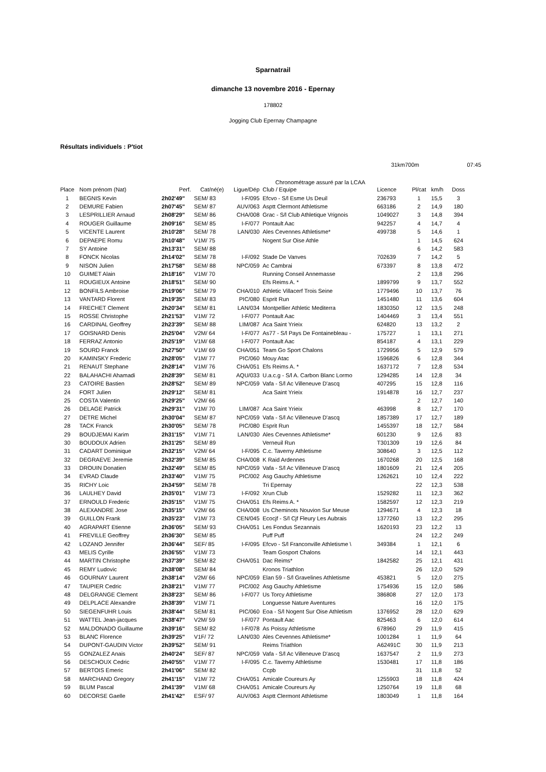Sparnatrail
dimanche 13 novembre 2016 - Epernay
178802
Jogging Club Epernay Champagne
Résultats individuels : P'tiot
31km700m 07:45
Chronométrage assuré par la LCAA
| Place | Nom prénom (Nat) | Perf. | Cat/né(e) | Ligue/Dép | Club / Equipe | Licence | Pl/cat | km/h | Doss |
| --- | --- | --- | --- | --- | --- | --- | --- | --- | --- |
| 1 | BEGNIS Kevin | 2h02'49" | SEM/ 83 | I-F/095 | Efcvo - S/l Esme Us Deuil | 236793 | 1 | 15,5 | 3 |
| 2 | DEMURE Fabien | 2h07'45" | SEM/ 87 | AUV/063 | Asptt Clermont Athletisme | 663186 | 2 | 14,9 | 180 |
| 3 | LESPRILLIER Arnaud | 2h08'29" | SEM/ 86 | CHA/008 | Grac - S/l Club Athletique Vrignois | 1049027 | 3 | 14,8 | 394 |
| 4 | ROUGER Guillaume | 2h09'16" | SEM/ 85 | I-F/077 | Pontault Aac | 942257 | 4 | 14,7 | 4 |
| 5 | VICENTE Laurent | 2h10'28" | SEM/ 78 | LAN/030 | Ales Cevennes Athletisme* | 499738 | 5 | 14,6 | 1 |
| 6 | DEPAEPE Romu | 2h10'48" | V1M/ 75 | | Nogent Sur Oise Athle | | 1 | 14,5 | 624 |
| 7 | SY Antoine | 2h13'31" | SEM/ 88 | | | | 6 | 14,2 | 583 |
| 8 | FONCK Nicolas | 2h14'02" | SEM/ 78 | I-F/092 | Stade De Vanves | 702639 | 7 | 14,2 | 5 |
| 9 | NISON Julien | 2h17'58" | SEM/ 88 | NPC/059 | Ac Cambrai | 673397 | 8 | 13,8 | 472 |
| 10 | GUIMET Alain | 2h18'16" | V1M/ 70 | | Running Conseil Annemasse | | 2 | 13,8 | 296 |
| 11 | ROUGIEUX Antoine | 2h18'51" | SEM/ 90 | | Efs Reims A. * | 1899799 | 9 | 13,7 | 552 |
| 12 | BONFILS Ambroise | 2h19'06" | SEM/ 79 | CHA/010 | Athletic Villacerf Trois Seine | 1779496 | 10 | 13,7 | 76 |
| 13 | VANTARD Florent | 2h19'35" | SEM/ 83 | PIC/080 | Esprit Run | 1451480 | 11 | 13,6 | 604 |
| 14 | FRECHET Clement | 2h20'34" | SEM/ 81 | LAN/034 | Montpellier Athletic Mediterra | 1830350 | 12 | 13,5 | 248 |
| 15 | ROSSE Christophe | 2h21'53" | V1M/ 72 | I-F/077 | Pontault Aac | 1404469 | 3 | 13,4 | 551 |
| 16 | CARDINAL Geoffrey | 2h23'39" | SEM/ 88 | LIM/087 | Aca Saint Yrieix | 624820 | 13 | 13,2 | 2 |
| 17 | GOISNARD Denis | 2h25'04" | V2M/ 64 | I-F/077 | As77 - S/l Pays De Fontainebleau - | 175727 | 1 | 13,1 | 271 |
| 18 | FERRAZ Antonio | 2h25'19" | V1M/ 68 | I-F/077 | Pontault Aac | 854187 | 4 | 13,1 | 229 |
| 19 | SOURD Franck | 2h27'50" | V1M/ 69 | CHA/051 | Team Go Sport Chalons | 1729956 | 5 | 12,9 | 579 |
| 20 | KAMINSKY Frederic | 2h28'05" | V1M/ 77 | PIC/060 | Mouy Atac | 1596826 | 6 | 12,8 | 344 |
| 21 | RENAUT Stephane | 2h28'14" | V1M/ 76 | CHA/051 | Efs Reims A. * | 1637172 | 7 | 12,8 | 534 |
| 22 | BALAHACHI Ahamadi | 2h28'39" | SEM/ 81 | AQU/033 | U.a.c.g - S/l A. Carbon Blanc Lormo | 1294285 | 14 | 12,8 | 34 |
| 23 | CATOIRE Bastien | 2h28'52" | SEM/ 89 | NPC/059 | Vafa - S/l Ac Villeneuve D'ascq | 407295 | 15 | 12,8 | 116 |
| 24 | FORT Julien | 2h29'12" | SEM/ 81 | | Aca Saint Yrieix | 1914878 | 16 | 12,7 | 237 |
| 25 | COSTA Valentin | 2h29'25" | V2M/ 66 | | | | 2 | 12,7 | 140 |
| 26 | DELAGE Patrick | 2h29'31" | V1M/ 70 | LIM/087 | Aca Saint Yrieix | 463998 | 8 | 12,7 | 170 |
| 27 | DETRE Michel | 2h30'04" | SEM/ 87 | NPC/059 | Vafa - S/l Ac Villeneuve D'ascq | 1857389 | 17 | 12,7 | 189 |
| 28 | TACK Franck | 2h30'05" | SEM/ 78 | PIC/080 | Esprit Run | 1455397 | 18 | 12,7 | 584 |
| 29 | BOUDJEMAI Karim | 2h31'15" | V1M/ 71 | LAN/030 | Ales Cevennes Athletisme* | 601230 | 9 | 12,6 | 83 |
| 30 | BOUDOUX Adrien | 2h31'25" | SEM/ 89 | | Verneuil Run | T301309 | 19 | 12,6 | 84 |
| 31 | CADART Dominique | 2h32'15" | V2M/ 64 | I-F/095 | C.c. Taverny Athletisme | 308640 | 3 | 12,5 | 112 |
| 32 | DEGRAEVE Jeremie | 2h32'39" | SEM/ 85 | CHA/008 | K Raid Ardennes | 1670268 | 20 | 12,5 | 168 |
| 33 | DROUIN Donatien | 2h32'49" | SEM/ 85 | NPC/059 | Vafa - S/l Ac Villeneuve D'ascq | 1801609 | 21 | 12,4 | 205 |
| 34 | EVRAD Claude | 2h33'40" | V1M/ 75 | PIC/002 | Asg Gauchy Athletisme | 1262621 | 10 | 12,4 | 222 |
| 35 | RICHY Loic | 2h34'59" | SEM/ 78 | | Tri Epernay | | 22 | 12,3 | 538 |
| 36 | LAULHEY David | 2h35'01" | V1M/ 73 | I-F/092 | Xrun Club | 1529282 | 11 | 12,3 | 362 |
| 37 | ERNOULD Frederic | 2h35'15" | V1M/ 75 | CHA/051 | Efs Reims A. * | 1582597 | 12 | 12,3 | 219 |
| 38 | ALEXANDRE Jose | 2h35'15" | V2M/ 66 | CHA/008 | Us Cheminots Nouvion Sur Meuse | 1294671 | 4 | 12,3 | 18 |
| 39 | GUILLON Frank | 2h35'23" | V1M/ 73 | CEN/045 | Ecocjf - S/l Cjf Fleury Les Aubrais | 1377260 | 13 | 12,2 | 295 |
| 40 | AGRAPART Etienne | 2h36'05" | SEM/ 93 | CHA/051 | Les Fondus Sezannais | 1620193 | 23 | 12,2 | 13 |
| 41 | FREVILLE Geoffrey | 2h36'30" | SEM/ 85 | | Puff Puff | | 24 | 12,2 | 249 |
| 42 | LOZANO Jennifer | 2h36'44" | SEF/ 85 | I-F/095 | Efcvo - S/l Franconville Athletisme \ | 349384 | 1 | 12,1 | 6 |
| 43 | MELIS Cyrille | 2h36'55" | V1M/ 73 | | Team Gosport Chalons | | 14 | 12,1 | 443 |
| 44 | MARTIN Christophe | 2h37'39" | SEM/ 82 | CHA/051 | Dac Reims* | 1842582 | 25 | 12,1 | 431 |
| 45 | REMY Ludovic | 2h38'08" | SEM/ 84 | | Kronos Triathlon | | 26 | 12,0 | 529 |
| 46 | GOURNAY Laurent | 2h38'14" | V2M/ 66 | NPC/059 | Elan 59 - S/l Gravelines Athletisme | 453821 | 5 | 12,0 | 275 |
| 47 | TAUPIER Cedric | 2h38'21" | V1M/ 77 | PIC/002 | Asg Gauchy Athletisme | 1754936 | 15 | 12,0 | 586 |
| 48 | DELGRANGE Clement | 2h38'23" | SEM/ 86 | I-F/077 | Us Torcy Athletisme | 386808 | 27 | 12,0 | 173 |
| 49 | DELPLACE Alexandre | 2h38'39" | V1M/ 71 | | Longuesse Nature Aventures | | 16 | 12,0 | 175 |
| 50 | SIEGENFUHR Louis | 2h38'44" | SEM/ 81 | PIC/060 | Eoa - S/l Nogent Sur Oise Athletism | 1376952 | 28 | 12,0 | 629 |
| 51 | WATTEL Jean-jacques | 2h38'47" | V2M/ 59 | I-F/077 | Pontault Aac | 825463 | 6 | 12,0 | 614 |
| 52 | MALDONADO Guillaume | 2h39'16" | SEM/ 82 | I-F/078 | As Poissy Athletisme | 678960 | 29 | 11,9 | 415 |
| 53 | BLANC Florence | 2h39'25" | V1F/ 72 | LAN/030 | Ales Cevennes Athletisme* | 1001284 | 1 | 11,9 | 64 |
| 54 | DUPONT-GAUDIN Victor | 2h39'52" | SEM/ 91 | | Reims Triathlon | A62491C | 30 | 11,9 | 213 |
| 55 | GONZALEZ Anais | 2h40'24" | SEF/ 87 | NPC/059 | Vafa - S/l Ac Villeneuve D'ascq | 1637547 | 2 | 11,9 | 273 |
| 56 | DESCHOUX Cedric | 2h40'55" | V1M/ 77 | I-F/095 | C.c. Taverny Athletisme | 1530481 | 17 | 11,8 | 186 |
| 57 | BERTOIS Emeric | 2h41'06" | SEM/ 82 | | Ccpb | | 31 | 11,8 | 52 |
| 58 | MARCHAND Gregory | 2h41'15" | V1M/ 72 | CHA/051 | Amicale Coureurs Ay | 1255903 | 18 | 11,8 | 424 |
| 59 | BLUM Pascal | 2h41'39" | V1M/ 68 | CHA/051 | Amicale Coureurs Ay | 1250764 | 19 | 11,8 | 68 |
| 60 | DECORSE Gaelle | 2h41'42" | ESF/ 97 | AUV/063 | Asptt Clermont Athletisme | 1803049 | 1 | 11,8 | 164 |